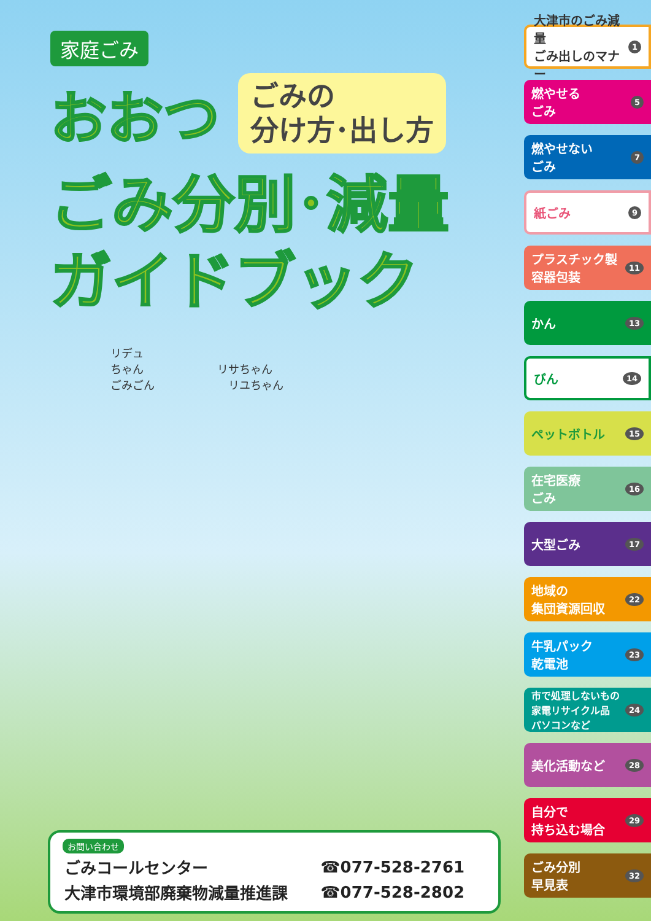家庭ごみ
おおつ
ごみの
分け方･出し方
ごみ分別･減量
ガイドブック
リデュ
ちゃん リサちゃん
ごみごん リユちゃん
お問い合わせ
| ごみコールセンター | ☎077-528-2761 |
| 大津市環境部廃棄物減量推進課 | ☎077-528-2802 |
大津市のごみ減量
ごみ出しのマナー 1
燃やせる
ごみ 5
燃やせない
ごみ 7
紙ごみ 9
プラスチック製
容器包装 11
かん 13
びん 14
ペットボトル 15
在宅医療
ごみ 16
大型ごみ 17
地域の
集団資源回収 22
牛乳パック
乾電池 23
市で処理しないもの
家電リサイクル品
パソコンなど 24
美化活動など 28
自分で
持ち込む場合 29
ごみ分別
早見表 32